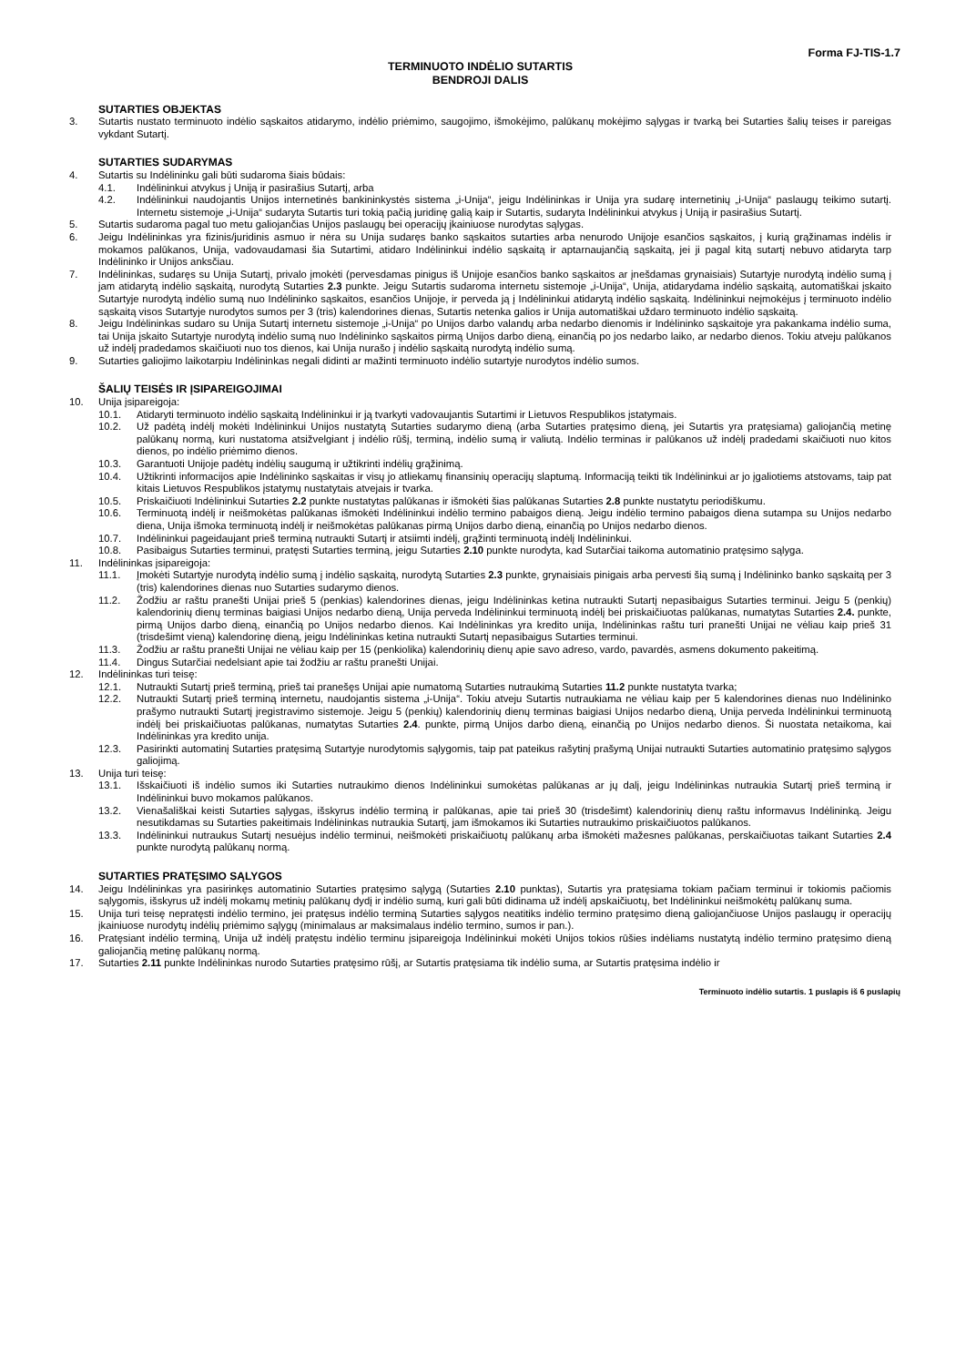Forma FJ-TIS-1.7
TERMINUOTO INDĖLIO SUTARTIS
BENDROJI DALIS
SUTARTIES OBJEKTAS
3. Sutartis nustato terminuoto indėlio sąskaitos atidarymo, indėlio priėmimo, saugojimo, išmokėjimo, palūkanų mokėjimo sąlygas ir tvarką bei Sutarties šalių teises ir pareigas vykdant Sutartį.
SUTARTIES SUDARYMAS
4. Sutartis su Indėlininku gali būti sudaroma šiais būdais:
4.1. Indėlininkui atvykus į Uniją ir pasirašius Sutartį, arba
4.2. Indėlininkui naudojantis Unijos internetinės bankininkystės sistema „i-Unija“, jeigu Indėlininkas ir Unija yra sudarę internetinių „i-Unija“ paslaugų teikimo sutartį. Internetu sistemoje „i-Unija“ sudaryta Sutartis turi tokią pačią juridinę galią kaip ir Sutartis, sudaryta Indėlininkui atvykus į Uniją ir pasirašius Sutartį.
5. Sutartis sudaroma pagal tuo metu galiojančias Unijos paslaugų bei operacijų įkainiuose nurodytas sąlygas.
6. Jeigu Indėlininkas yra fizinis/juridinis asmuo ir nėra su Unija sudaręs banko sąskaitos sutarties arba nenurodo Unijoje esančios sąskaitos, į kurią grąžinamas indėlis ir mokamos palūkanos, Unija, vadovaudamasi šia Sutartimi, atidaro Indėlininkui indėlio sąskaitą ir aptarnaujančią sąskaitą, jei ji pagal kitą sutartį nebuvo atidaryta tarp Indėlininko ir Unijos anksčiau.
7. Indėlininkas, sudaręs su Unija Sutartį, privalo įmokėti (pervesdamas pinigus iš Unijoje esančios banko sąskaitos ar įnešdamas grynaisiais) Sutartyje nurodytą indėlio sumą į jam atidarytą indėlio sąskaitą, nurodytą Sutarties 2.3 punkte. Jeigu Sutartis sudaroma internetu sistemoje „i-Unija“, Unija, atidarydama indėlio sąskaitą, automatiškai įskaito Sutartyje nurodytą indėlio sumą nuo Indėlininko sąskaitos, esančios Unijoje, ir perveda ją į Indėlininkui atidarytą indėlio sąskaitą. Indėlininkui neįmokėjus į terminuoto indėlio sąskaitą visos Sutartyje nurodytos sumos per 3 (tris) kalendorines dienas, Sutartis netenka galios ir Unija automatiškai uždaro terminuoto indėlio sąskaitą.
8. Jeigu Indėlininkas sudaro su Unija Sutartį internetu sistemoje „i-Unija“ po Unijos darbo valandų arba nedarbo dienomis ir Indėlininko sąskaitoje yra pakankama indėlio suma, tai Unija įskaito Sutartyje nurodytą indėlio sumą nuo Indėlininko sąskaitos pirmą Unijos darbo dieną, einančią po jos nedarbo laiko, ar nedarbo dienos. Tokiu atveju palūkanos už indėlį pradedamos skaičiuoti nuo tos dienos, kai Unija nurašo į indėlio sąskaitą nurodytą indėlio sumą.
9. Sutarties galiojimo laikotarpiu Indėlininkas negali didinti ar mažinti terminuoto indėlio sutartyje nurodytos indėlio sumos.
ŠALIŲ TEISĖS IR ĮSIPAREIGOJIMAI
10. Unija įsipareigoja:
10.1. Atidaryti terminuoto indėlio sąskaitą Indėlininkui ir ją tvarkyti vadovaujantis Sutartimi ir Lietuvos Respublikos įstatymais.
10.2. Už padėtą indėlį mokėti Indėlininkui Unijos nustatytą Sutarties sudarymo dieną (arba Sutarties pratęsimo dieną, jei Sutartis yra pratęsiama) galiojančią metinę palūkanų normą, kuri nustatoma atsižvelgiant į indėlio rūšį, terminą, indėlio sumą ir valiutą. Indėlio terminas ir palūkanos už indėlį pradedami skaičiuoti nuo kitos dienos, po indėlio priėmimo dienos.
10.3. Garantuoti Unijoje padėtų indėlių saugumą ir užtikrinti indėlių grąžinimą.
10.4. Užtikrinti informacijos apie Indėlininko sąskaitas ir visų jo atliekamų finansinių operacijų slaptumą. Informaciją teikti tik Indėlininkui ar jo įgaliotiems atstovams, taip pat kitais Lietuvos Respublikos įstatymų nustatytais atvejais ir tvarka.
10.5. Priskaičiuoti Indėlininkui Sutarties 2.2 punkte nustatytas palūkanas ir išmokėti šias palūkanas Sutarties 2.8 punkte nustatytu periodiškumu.
10.6. Terminuotą indėlį ir neišmokėtas palūkanas išmokėti Indėlininkui indėlio termino pabaigos dieną. Jeigu indėlio termino pabaigos diena sutampa su Unijos nedarbo diena, Unija išmoka terminuotą indėlį ir neišmokėtas palūkanas pirmą Unijos darbo dieną, einančią po Unijos nedarbo dienos.
10.7. Indėlininkui pageidaujant prieš terminą nutraukti Sutartį ir atsiimti indėlį, grąžinti terminuotą indėlį Indėlininkui.
10.8. Pasibaigus Sutarties terminui, pratęsti Sutarties terminą, jeigu Sutarties 2.10 punkte nurodyta, kad Sutarčiai taikoma automatinio pratęsimo sąlyga.
11. Indėlininkas įsipareigoja:
11.1. Įmokėti Sutartyje nurodytą indėlio sumą į indėlio sąskaitą, nurodytą Sutarties 2.3 punkte, grynaisiais pinigais arba pervesti šią sumą į Indėlininko banko sąskaitą per 3 (tris) kalendorines dienas nuo Sutarties sudarymo dienos.
11.2. Žodžiu ar raštu pranešti Unijai prieš 5 (penkias) kalendorines dienas, jeigu Indėlininkas ketina nutraukti Sutartį nepasibaigus Sutarties terminui. Jeigu 5 (penkių) kalendorinių dienų terminas baigiasi Unijos nedarbo dieną, Unija perveda Indėlininkui terminuotą indėlį bei priskaičiuotas palūkanas, numatytas Sutarties 2.4. punkte, pirmą Unijos darbo dieną, einančią po Unijos nedarbo dienos. Kai Indėlininkas yra kredito unija, Indėlininkas raštu turi pranešti Unijai ne vėliau kaip prieš 31 (trisdešimt vieną) kalendorinę dieną, jeigu Indėlininkas ketina nutraukti Sutartį nepasibaigus Sutarties terminui.
11.3. Žodžiu ar raštu pranešti Unijai ne vėliau kaip per 15 (penkiolika) kalendorinių dienų apie savo adreso, vardo, pavardės, asmens dokumento pakeitimą.
11.4. Dingus Sutarčiai nedelsiant apie tai žodžiu ar raštu pranešti Unijai.
12. Indėlininkas turi teisę:
12.1. Nutraukti Sutartį prieš terminą, prieš tai pranešęs Unijai apie numatomą Sutarties nutraukimą Sutarties 11.2 punkte nustatyta tvarka;
12.2. Nutraukti Sutartį prieš terminą internetu, naudojantis sistema „i-Unija“. Tokiu atveju Sutartis nutraukiama ne vėliau kaip per 5 kalendorines dienas nuo Indėlininko prašymo nutraukti Sutartį įregistravimo sistemoje. Jeigu 5 (penkių) kalendorinių dienų terminas baigiasi Unijos nedarbo dieną, Unija perveda Indėlininkui terminuotą indėlį bei priskaičiuotas palūkanas, numatytas Sutarties 2.4. punkte, pirmą Unijos darbo dieną, einančią po Unijos nedarbo dienos. Ši nuostata netaikoma, kai Indėlininkas yra kredito unija.
12.3. Pasirinkti automatinį Sutarties pratęsimą Sutartyje nurodytomis sąlygomis, taip pat pateikus rašytinį prašymą Unijai nutraukti Sutarties automatinio pratęsimo sąlygos galiojimą.
13. Unija turi teisę:
13.1. Išskaičiuoti iš indėlio sumos iki Sutarties nutraukimo dienos Indėlininkui sumokėtas palūkanas ar jų dalį, jeigu Indėlininkas nutraukia Sutartį prieš terminą ir Indėlininkui buvo mokamos palūkanos.
13.2. Vienašališkai keisti Sutarties sąlygas, išskyrus indėlio terminą ir palūkanas, apie tai prieš 30 (trisdešimt) kalendorinių dienų raštu informavus Indėlininką. Jeigu nesutikdamas su Sutarties pakeitimais Indėlininkas nutraukia Sutartį, jam išmokamos iki Sutarties nutraukimo priskaičiuotos palūkanos.
13.3. Indėlininkui nutraukus Sutartį nesuėjus indėlio terminui, neišmokėti priskaičiuotų palūkanų arba išmokėti mažesnes palūkanas, perskaičiuotas taikant Sutarties 2.4 punkte nurodytą palūkanų normą.
SUTARTIES PRATĘSIMO SĄLYGOS
14. Jeigu Indėlininkas yra pasirinkęs automatinio Sutarties pratęsimo sąlygą (Sutarties 2.10 punktas), Sutartis yra pratęsiama tokiam pačiam terminui ir tokiomis pačiomis sąlygomis, išskyrus už indėlį mokamų metinių palūkanų dydį ir indėlio sumą, kuri gali būti didinama už indėlį apskaičiuotų, bet Indėlininkui neišmokėtų palūkanų suma.
15. Unija turi teisę nepratęsti indėlio termino, jei pratęsus indėlio terminą Sutarties sąlygos neatitiks indėlio termino pratęsimo dieną galiojančiuose Unijos paslaugų ir operacijų įkainiuose nurodytų indėlių priėmimo sąlygų (minimalaus ar maksimalaus indėlio termino, sumos ir pan.).
16. Pratęsiant indėlio terminą, Unija už indėlį pratęstu indėlio terminu įsipareigoja Indėlininkui mokėti Unijos tokios rūšies indėliams nustatytą indėlio termino pratęsimo dieną galiojančią metinę palūkanų normą.
17. Sutarties 2.11 punkte Indėlininkas nurodo Sutarties pratęsimo rūšį, ar Sutartis pratęsiama tik indėlio suma, ar Sutartis pratęsima indėlio ir
Terminuoto indėlio sutartis. 1 puslapis iš 6 puslapių